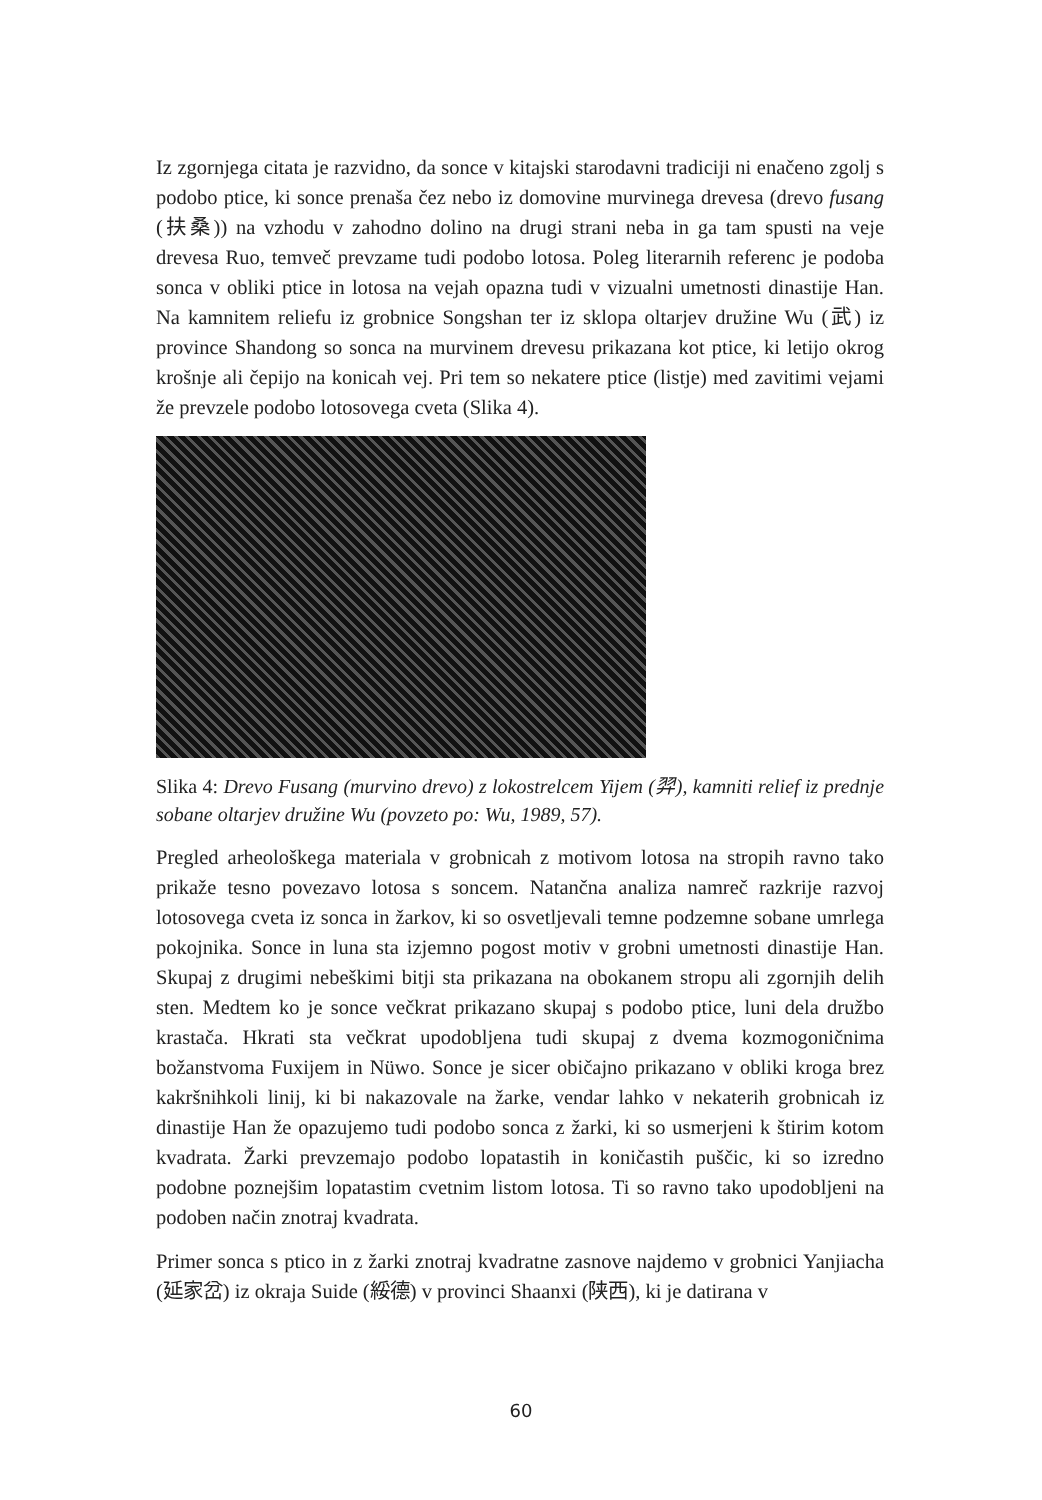Iz zgornjega citata je razvidno, da sonce v kitajski starodavni tradiciji ni enačeno zgolj s podobo ptice, ki sonce prenaša čez nebo iz domovine murvinega drevesa (drevo fusang (扶桑)) na vzhodu v zahodno dolino na drugi strani neba in ga tam spusti na veje drevesa Ruo, temveč prevzame tudi podobo lotosa. Poleg literarnih referenc je podoba sonca v obliki ptice in lotosa na vejah opazna tudi v vizualni umetnosti dinastije Han. Na kamnitem reliefu iz grobnice Songshan ter iz sklopa oltarjev družine Wu (武) iz province Shandong so sonca na murvinem drevesu prikazana kot ptice, ki letijo okrog krošnje ali čepijo na konicah vej. Pri tem so nekatere ptice (listje) med zavitimi vejami že prevzele podobo lotosovega cveta (Slika 4).
Slika 4: Drevo Fusang (murvino drevo) z lokostrelcem Yijem (羿), kamniti relief iz prednje sobane oltarjev družine Wu (povzeto po: Wu, 1989, 57).
Pregled arheološkega materiala v grobnicah z motivom lotosa na stropih ravno tako prikaže tesno povezavo lotosa s soncem. Natančna analiza namreč razkrije razvoj lotosovega cveta iz sonca in žarkov, ki so osvetljevali temne podzemne sobane umrlega pokojnika. Sonce in luna sta izjemno pogost motiv v grobni umetnosti dinastije Han. Skupaj z drugimi nebeškimi bitji sta prikazana na obokanem stropu ali zgornjih delih sten. Medtem ko je sonce večkrat prikazano skupaj s podobo ptice, luni dela družbo krastača. Hkrati sta večkrat upodobljena tudi skupaj z dvema kozmogoničnima božanstvoma Fuxijem in Nüwo. Sonce je sicer običajno prikazano v obliki kroga brez kakršnihkoli linij, ki bi nakazovale na žarke, vendar lahko v nekaterih grobnicah iz dinastije Han že opazujemo tudi podobo sonca z žarki, ki so usmerjeni k štirim kotom kvadrata. Žarki prevzemajo podobo lopatastih in koničastih puščic, ki so izredno podobne poznejšim lopatastim cvetnim listom lotosa. Ti so ravno tako upodobljeni na podoben način znotraj kvadrata.
Primer sonca s ptico in z žarki znotraj kvadratne zasnove najdemo v grobnici Yanjiacha (延家岔) iz okraja Suide (綏德) v provinci Shaanxi (陕西), ki je datirana v
60